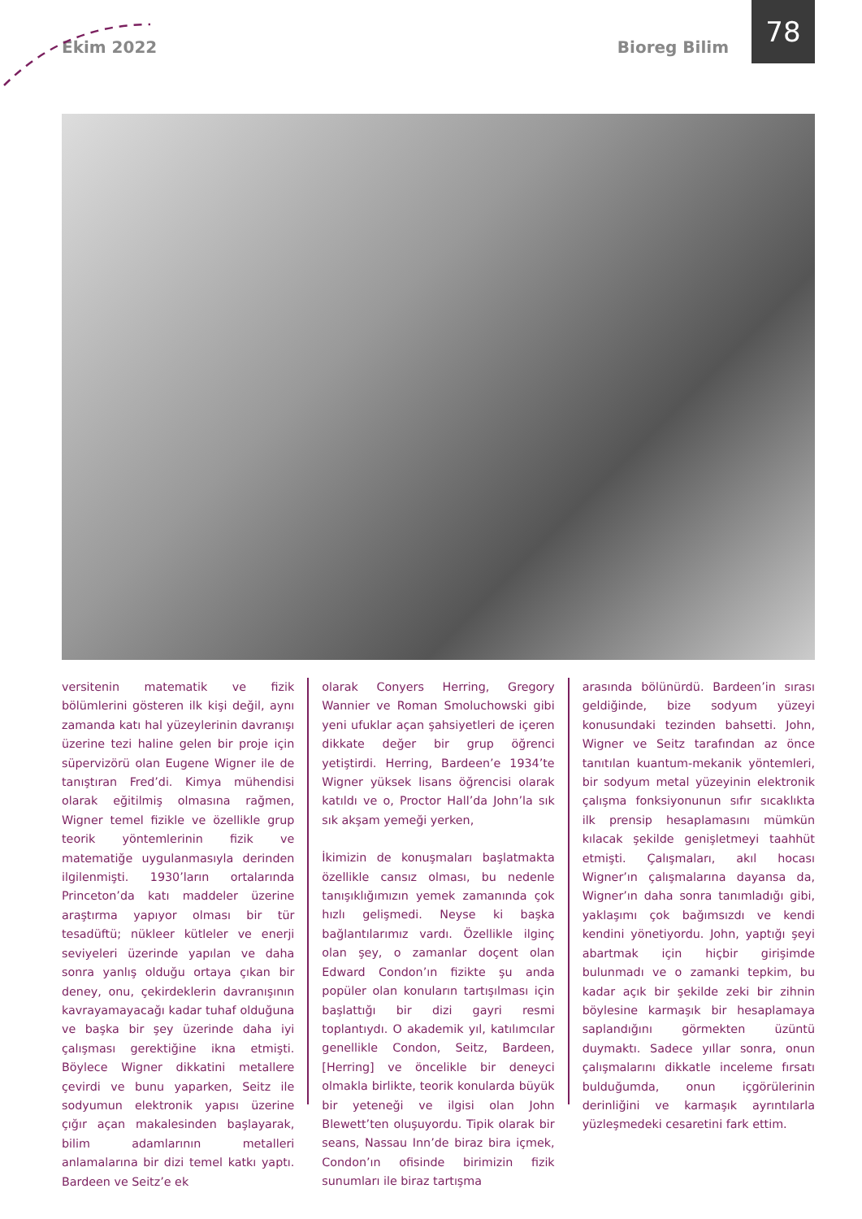Ekim 2022 Bioreg Bilim
78
versitenin matematik ve fizik bölümlerini gösteren ilk kişi değil, aynı zamanda katı hal yüzeylerinin davranışı üzerine tezi haline gelen bir proje için süpervizörü olan Eugene Wigner ile de tanıştıran Fred’di. Kimya mühendisi olarak eğitilmiş olmasına rağmen, Wigner temel fizikle ve özellikle grup teorik yöntemlerinin fizik ve matematiğe uygulanmasıyla derinden ilgilenmişti. 1930’ların ortalarında Princeton’da katı maddeler üzerine araştırma yapıyor olması bir tür tesadüftü; nükleer kütleler ve enerji seviyeleri üzerinde yapılan ve daha sonra yanlış olduğu ortaya çıkan bir deney, onu, çekirdeklerin davranışının kavrayamayacağı kadar tuhaf olduğuna ve başka bir şey üzerinde daha iyi çalışması gerektiğine ikna etmişti. Böylece Wigner dikkatini metallere çevirdi ve bunu yaparken, Seitz ile sodyumun elektronik yapısı üzerine çığır açan makalesinden başlayarak, bilim adamlarının metalleri anlamalarına bir dizi temel katkı yaptı. Bardeen ve Seitz’e ek
olarak Conyers Herring, Gregory Wannier ve Roman Smoluchowski gibi yeni ufuklar açan şahsiyetleri de içeren dikkate değer bir grup öğrenci yetiştirdi. Herring, Bardeen’e 1934’te Wigner yüksek lisans öğrencisi olarak katıldı ve o, Proctor Hall’da John’la sık sık akşam yemeği yerken,
İkimizin de konuşmaları başlatmakta özellikle cansız olması, bu nedenle tanışıklığımızın yemek zamanında çok hızlı gelişmedi. Neyse ki başka bağlantılarımız vardı. Özellikle ilginç olan şey, o zamanlar doçent olan Edward Condon’ın fizikte şu anda popüler olan konuların tartışılması için başlattığı bir dizi gayri resmi toplantıydı. O akademik yıl, katılımcılar genellikle Condon, Seitz, Bardeen, [Herring] ve öncelikle bir deneyci olmakla birlikte, teorik konularda büyük bir yeteneği ve ilgisi olan John Blewett’ten oluşuyordu. Tipik olarak bir seans, Nassau Inn’de biraz bira içmek, Condon’ın ofisinde birimizin fizik sunumları ile biraz tartışma
arasında bölünürdü. Bardeen’in sırası geldiğinde, bize sodyum yüzeyi konusundaki tezinden bahsetti. John, Wigner ve Seitz tarafından az önce tanıtılan kuantum-mekanik yöntemleri, bir sodyum metal yüzeyinin elektronik çalışma fonksiyonunun sıfır sıcaklıkta ilk prensip hesaplamasını mümkün kılacak şekilde genişletmeyi taahhüt etmişti. Çalışmaları, akıl hocası Wigner’ın çalışmalarına dayansa da, Wigner’ın daha sonra tanımladığı gibi, yaklaşımı çok bağımsızdı ve kendi kendini yönetiyordu. John, yaptığı şeyi abartmak için hiçbir girişimde bulunmadı ve o zamanki tepkim, bu kadar açık bir şekilde zeki bir zihnin böylesine karmaşık bir hesaplamaya saplandığını görmekten üzüntü duymaktı. Sadece yıllar sonra, onun çalışmalarını dikkatle inceleme fırsatı bulduğumda, onun içgörülerinin derinliğini ve karmaşık ayrıntılarla yüzleşmedeki cesaretini fark ettim.